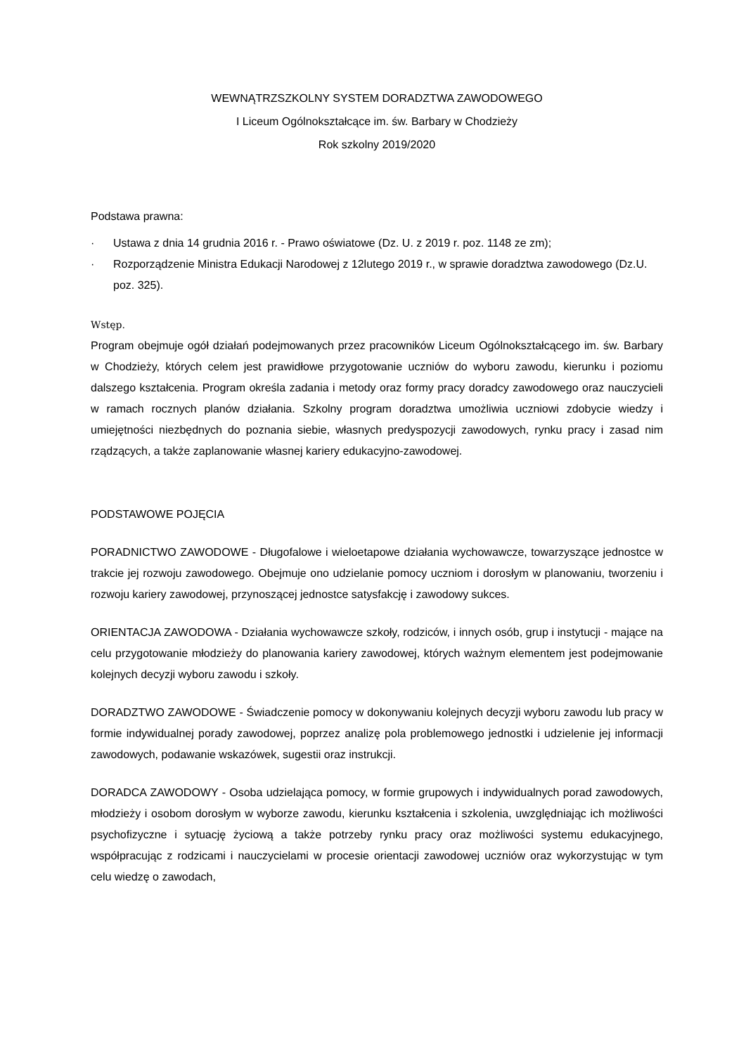WEWNĄTRZSZKOLNY SYSTEM DORADZTWA ZAWODOWEGO
I Liceum Ogólnokształcące im. św. Barbary w Chodzieży
Rok szkolny 2019/2020
Podstawa prawna:
· Ustawa z dnia 14 grudnia 2016 r. - Prawo oświatowe (Dz. U. z 2019 r. poz. 1148 ze zm);
· Rozporządzenie Ministra Edukacji Narodowej z 12lutego 2019 r., w sprawie doradztwa zawodowego (Dz.U. poz. 325).
Wstęp.
Program obejmuje ogół działań podejmowanych przez pracowników Liceum Ogólnokształcącego im. św. Barbary w Chodzieży, których celem jest prawidłowe przygotowanie uczniów do wyboru zawodu, kierunku i poziomu dalszego kształcenia. Program określa zadania i metody oraz formy pracy doradcy zawodowego oraz nauczycieli w ramach rocznych planów działania. Szkolny program doradztwa umożliwia uczniowi zdobycie wiedzy i umiejętności niezbędnych do poznania siebie, własnych predyspozycji zawodowych, rynku pracy i zasad nim rządzących, a także zaplanowanie własnej kariery edukacyjno-zawodowej.
PODSTAWOWE POJĘCIA
PORADNICTWO ZAWODOWE - Długofalowe i wieloetapowe działania wychowawcze, towarzyszące jednostce w trakcie jej rozwoju zawodowego. Obejmuje ono udzielanie pomocy uczniom i dorosłym w planowaniu, tworzeniu i rozwoju kariery zawodowej, przynoszącej jednostce satysfakcję i zawodowy sukces.
ORIENTACJA ZAWODOWA - Działania wychowawcze szkoły, rodziców, i innych osób, grup i instytucji - mające na celu przygotowanie młodzieży do planowania kariery zawodowej, których ważnym elementem jest podejmowanie kolejnych decyzji wyboru zawodu i szkoły.
DORADZTWO ZAWODOWE - Świadczenie pomocy w dokonywaniu kolejnych decyzji wyboru zawodu lub pracy w formie indywidualnej porady zawodowej, poprzez analizę pola problemowego jednostki i udzielenie jej informacji zawodowych, podawanie wskazówek, sugestii oraz instrukcji.
DORADCA ZAWODOWY - Osoba udzielająca pomocy, w formie grupowych i indywidualnych porad zawodowych, młodzieży i osobom dorosłym w wyborze zawodu, kierunku kształcenia i szkolenia, uwzględniając ich możliwości psychofizyczne i sytuację życiową a także potrzeby rynku pracy oraz możliwości systemu edukacyjnego, współpracując z rodzicami i nauczycielami w procesie orientacji zawodowej uczniów oraz wykorzystując w tym celu wiedzę o zawodach,